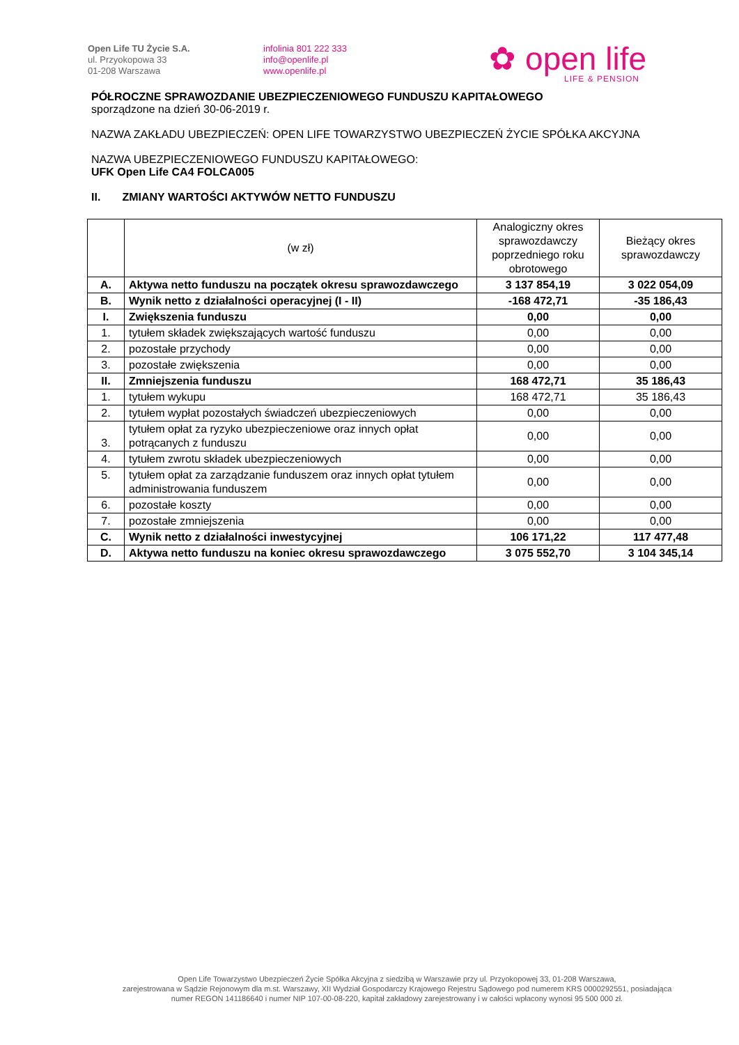Open Life TU Życie S.A.
ul. Przyokopowa 33
01-208 Warszawa
infolinia 801 222 333
info@openlife.pl
www.openlife.pl
✿ open life
LIFE & PENSION
PÓŁROCZNE SPRAWOZDANIE UBEZPIECZENIOWEGO FUNDUSZU KAPITAŁOWEGO
sporządzone na dzień 30-06-2019 r.
NAZWA ZAKŁADU UBEZPIECZEŃ: OPEN LIFE TOWARZYSTWO UBEZPIECZEŃ ŻYCIE SPÓŁKA AKCYJNA
NAZWA UBEZPIECZENIOWEGO FUNDUSZU KAPITAŁOWEGO:
UFK Open Life CA4 FOLCA005
II. ZMIANY WARTOŚCI AKTYWÓW NETTO FUNDUSZU
| | (w zł) | Analogiczny okres sprawozdawczy poprzedniego roku obrotowego | Bieżący okres sprawozdawczy |
| A. | Aktywa netto funduszu na początek okresu sprawozdawczego | 3 137 854,19 | 3 022 054,09 |
| B. | Wynik netto z działalności operacyjnej (I - II) | -168 472,71 | -35 186,43 |
| I. | Zwiększenia funduszu | 0,00 | 0,00 |
| 1. | tytułem składek zwiększających wartość funduszu | 0,00 | 0,00 |
| 2. | pozostałe przychody | 0,00 | 0,00 |
| 3. | pozostałe zwiększenia | 0,00 | 0,00 |
| II. | Zmniejszenia funduszu | 168 472,71 | 35 186,43 |
| 1. | tytułem wykupu | 168 472,71 | 35 186,43 |
| 2. | tytułem wypłat pozostałych świadczeń ubezpieczeniowych | 0,00 | 0,00 |
| 3. | tytułem opłat za ryzyko ubezpieczeniowe oraz innych opłat potrącanych z funduszu | 0,00 | 0,00 |
| 4. | tytułem zwrotu składek ubezpieczeniowych | 0,00 | 0,00 |
| 5. | tytułem opłat za zarządzanie funduszem oraz innych opłat tytułem administrowania funduszem | 0,00 | 0,00 |
| 6. | pozostałe koszty | 0,00 | 0,00 |
| 7. | pozostałe zmniejszenia | 0,00 | 0,00 |
| C. | Wynik netto z działalności inwestycyjnej | 106 171,22 | 117 477,48 |
| D. | Aktywa netto funduszu na koniec okresu sprawozdawczego | 3 075 552,70 | 3 104 345,14 |
Open Life Towarzystwo Ubezpieczeń Życie Spółka Akcyjna z siedzibą w Warszawie przy ul. Przyokopowej 33, 01-208 Warszawa,
zarejestrowana w Sądzie Rejonowym dla m.st. Warszawy, XII Wydział Gospodarczy Krajowego Rejestru Sądowego pod numerem KRS 0000292551, posiadająca
numer REGON 141186640 i numer NIP 107-00-08-220, kapitał zakładowy zarejestrowany i w całości wpłacony wynosi 95 500 000 zł.